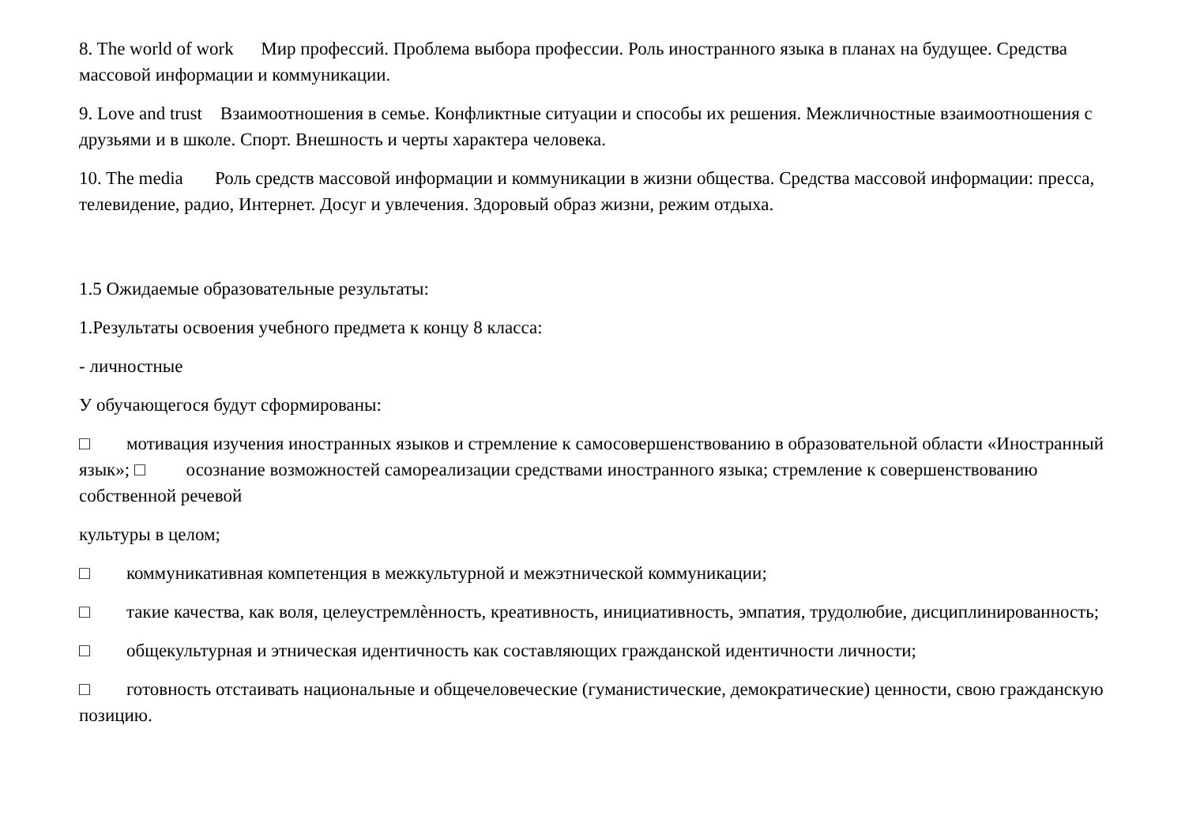8. The world of work Мир профессий. Проблема выбора профессии. Роль иностранного языка в планах на будущее. Средства массовой информации и коммуникации.
9. Love and trust Взаимоотношения в семье. Конфликтные ситуации и способы их решения. Межличностные взаимоотношения с друзьями и в школе. Спорт. Внешность и черты характера человека.
10. The media Роль средств массовой информации и коммуникации в жизни общества. Средства массовой информации: пресса, телевидение, радио, Интернет. Досуг и увлечения. Здоровый образ жизни, режим отдыха.
1.5 Ожидаемые образовательные результаты:
1.Результаты освоения учебного предмета к концу 8 класса:
- личностные
У обучающегося будут сформированы:
□ мотивация изучения иностранных языков и стремление к самосовершенствованию в образовательной области «Иностранный язык»; □ осознание возможностей самореализации средствами иностранного языка; стремление к совершенствованию собственной речевой
культуры в целом;
□ коммуникативная компетенция в межкультурной и межэтнической коммуникации;
□ такие качества, как воля, целеустремлѐнность, креативность, инициативность, эмпатия, трудолюбие, дисциплинированность;
□ общекультурная и этническая идентичность как составляющих гражданской идентичности личности;
□ готовность отстаивать национальные и общечеловеческие (гуманистические, демократические) ценности, свою гражданскую позицию.